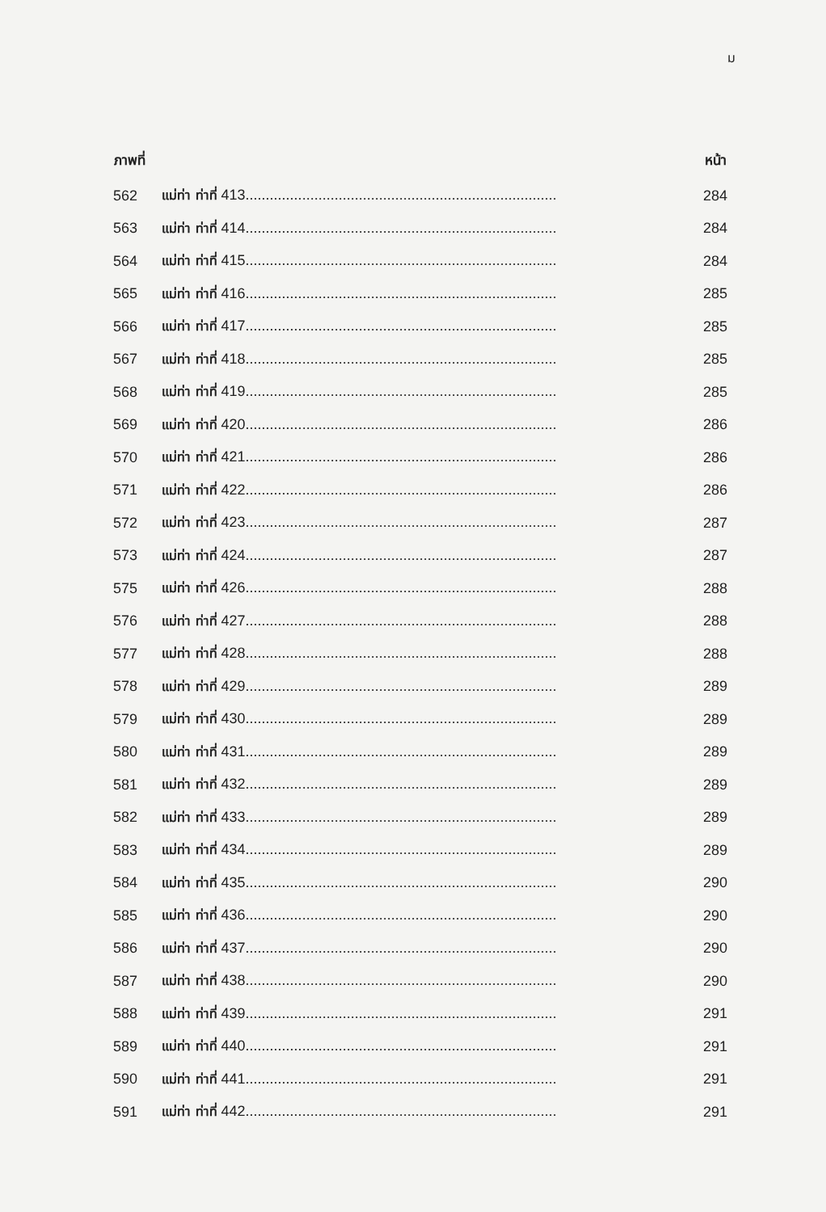ม
| ภาพที่ | | หน้า |
| --- | --- | --- |
| 562 | แม่ท่า ท่าที่ 413............................................................................. | 284 |
| 563 | แม่ท่า ท่าที่ 414............................................................................. | 284 |
| 564 | แม่ท่า ท่าที่ 415............................................................................. | 284 |
| 565 | แม่ท่า ท่าที่ 416............................................................................. | 285 |
| 566 | แม่ท่า ท่าที่ 417............................................................................. | 285 |
| 567 | แม่ท่า ท่าที่ 418............................................................................. | 285 |
| 568 | แม่ท่า ท่าที่ 419............................................................................. | 285 |
| 569 | แม่ท่า ท่าที่ 420............................................................................. | 286 |
| 570 | แม่ท่า ท่าที่ 421............................................................................. | 286 |
| 571 | แม่ท่า ท่าที่ 422............................................................................. | 286 |
| 572 | แม่ท่า ท่าที่ 423............................................................................. | 287 |
| 573 | แม่ท่า ท่าที่ 424............................................................................. | 287 |
| 575 | แม่ท่า ท่าที่ 426............................................................................. | 288 |
| 576 | แม่ท่า ท่าที่ 427............................................................................. | 288 |
| 577 | แม่ท่า ท่าที่ 428............................................................................. | 288 |
| 578 | แม่ท่า ท่าที่ 429............................................................................. | 289 |
| 579 | แม่ท่า ท่าที่ 430............................................................................. | 289 |
| 580 | แม่ท่า ท่าที่ 431............................................................................. | 289 |
| 581 | แม่ท่า ท่าที่ 432............................................................................. | 289 |
| 582 | แม่ท่า ท่าที่ 433............................................................................. | 289 |
| 583 | แม่ท่า ท่าที่ 434............................................................................. | 289 |
| 584 | แม่ท่า ท่าที่ 435............................................................................. | 290 |
| 585 | แม่ท่า ท่าที่ 436............................................................................. | 290 |
| 586 | แม่ท่า ท่าที่ 437............................................................................. | 290 |
| 587 | แม่ท่า ท่าที่ 438............................................................................. | 290 |
| 588 | แม่ท่า ท่าที่ 439............................................................................. | 291 |
| 589 | แม่ท่า ท่าที่ 440............................................................................. | 291 |
| 590 | แม่ท่า ท่าที่ 441............................................................................. | 291 |
| 591 | แม่ท่า ท่าที่ 442............................................................................. | 291 |